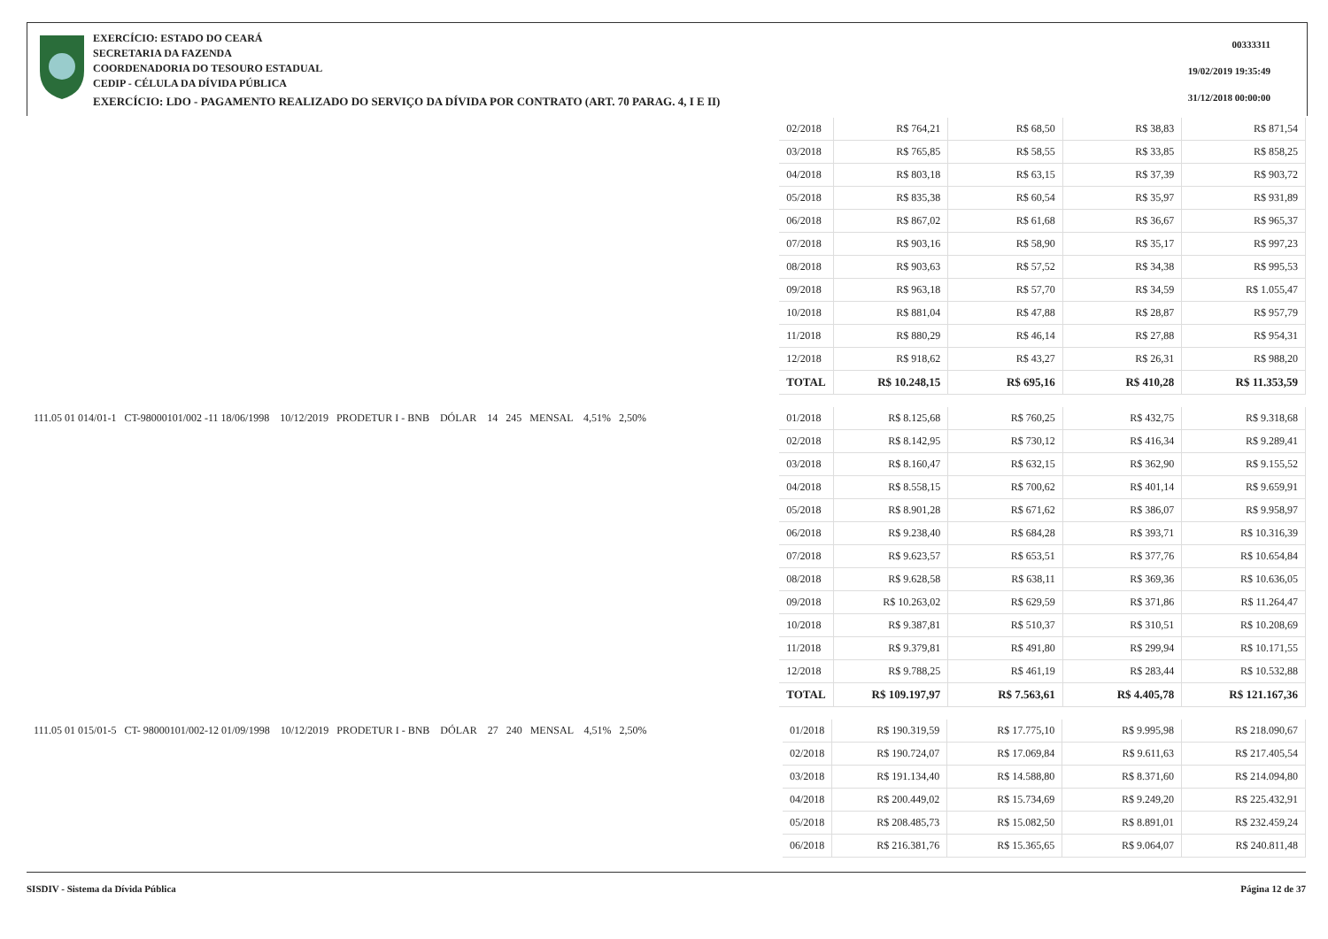EXERCÍCIO: ESTADO DO CEARÁ
SECRETARIA DA FAZENDA
COORDENADORIA DO TESOURO ESTADUAL
CEDIP - CÉLULA DA DÍVIDA PÚBLICA
EXERCÍCIO: LDO - PAGAMENTO REALIZADO DO SERVIÇO DA DÍVIDA POR CONTRATO (ART. 70 PARAG. 4, I E II)
00333311
19/02/2019 19:35:49
31/12/2018 00:00:00
| | 02/2018 | R$ 764,21 | R$ 68,50 | R$ 38,83 | R$ 871,54 |
| | 03/2018 | R$ 765,85 | R$ 58,55 | R$ 33,85 | R$ 858,25 |
| | 04/2018 | R$ 803,18 | R$ 63,15 | R$ 37,39 | R$ 903,72 |
| | 05/2018 | R$ 835,38 | R$ 60,54 | R$ 35,97 | R$ 931,89 |
| | 06/2018 | R$ 867,02 | R$ 61,68 | R$ 36,67 | R$ 965,37 |
| | 07/2018 | R$ 903,16 | R$ 58,90 | R$ 35,17 | R$ 997,23 |
| | 08/2018 | R$ 903,63 | R$ 57,52 | R$ 34,38 | R$ 995,53 |
| | 09/2018 | R$ 963,18 | R$ 57,70 | R$ 34,59 | R$ 1.055,47 |
| | 10/2018 | R$ 881,04 | R$ 47,88 | R$ 28,87 | R$ 957,79 |
| | 11/2018 | R$ 880,29 | R$ 46,14 | R$ 27,88 | R$ 954,31 |
| | 12/2018 | R$ 918,62 | R$ 43,27 | R$ 26,31 | R$ 988,20 |
| | TOTAL | R$ 10.248,15 | R$ 695,16 | R$ 410,28 | R$ 11.353,59 |
| 111.05 01 014/01-1 CT-98000101/002 -11 18/06/1998 10/12/2019 PRODETUR I - BNB DÓLAR 14 245 MENSAL 4,51% 2,50% | 01/2018 | R$ 8.125,68 | R$ 760,25 | R$ 432,75 | R$ 9.318,68 |
| | 02/2018 | R$ 8.142,95 | R$ 730,12 | R$ 416,34 | R$ 9.289,41 |
| | 03/2018 | R$ 8.160,47 | R$ 632,15 | R$ 362,90 | R$ 9.155,52 |
| | 04/2018 | R$ 8.558,15 | R$ 700,62 | R$ 401,14 | R$ 9.659,91 |
| | 05/2018 | R$ 8.901,28 | R$ 671,62 | R$ 386,07 | R$ 9.958,97 |
| | 06/2018 | R$ 9.238,40 | R$ 684,28 | R$ 393,71 | R$ 10.316,39 |
| | 07/2018 | R$ 9.623,57 | R$ 653,51 | R$ 377,76 | R$ 10.654,84 |
| | 08/2018 | R$ 9.628,58 | R$ 638,11 | R$ 369,36 | R$ 10.636,05 |
| | 09/2018 | R$ 10.263,02 | R$ 629,59 | R$ 371,86 | R$ 11.264,47 |
| | 10/2018 | R$ 9.387,81 | R$ 510,37 | R$ 310,51 | R$ 10.208,69 |
| | 11/2018 | R$ 9.379,81 | R$ 491,80 | R$ 299,94 | R$ 10.171,55 |
| | 12/2018 | R$ 9.788,25 | R$ 461,19 | R$ 283,44 | R$ 10.532,88 |
| | TOTAL | R$ 109.197,97 | R$ 7.563,61 | R$ 4.405,78 | R$ 121.167,36 |
| 111.05 01 015/01-5 CT- 98000101/002-12 01/09/1998 10/12/2019 PRODETUR I - BNB DÓLAR 27 240 MENSAL 4,51% 2,50% | 01/2018 | R$ 190.319,59 | R$ 17.775,10 | R$ 9.995,98 | R$ 218.090,67 |
| | 02/2018 | R$ 190.724,07 | R$ 17.069,84 | R$ 9.611,63 | R$ 217.405,54 |
| | 03/2018 | R$ 191.134,40 | R$ 14.588,80 | R$ 8.371,60 | R$ 214.094,80 |
| | 04/2018 | R$ 200.449,02 | R$ 15.734,69 | R$ 9.249,20 | R$ 225.432,91 |
| | 05/2018 | R$ 208.485,73 | R$ 15.082,50 | R$ 8.891,01 | R$ 232.459,24 |
| | 06/2018 | R$ 216.381,76 | R$ 15.365,65 | R$ 9.064,07 | R$ 240.811,48 |
SISDIV - Sistema da Dívida Pública Página 12 de 37